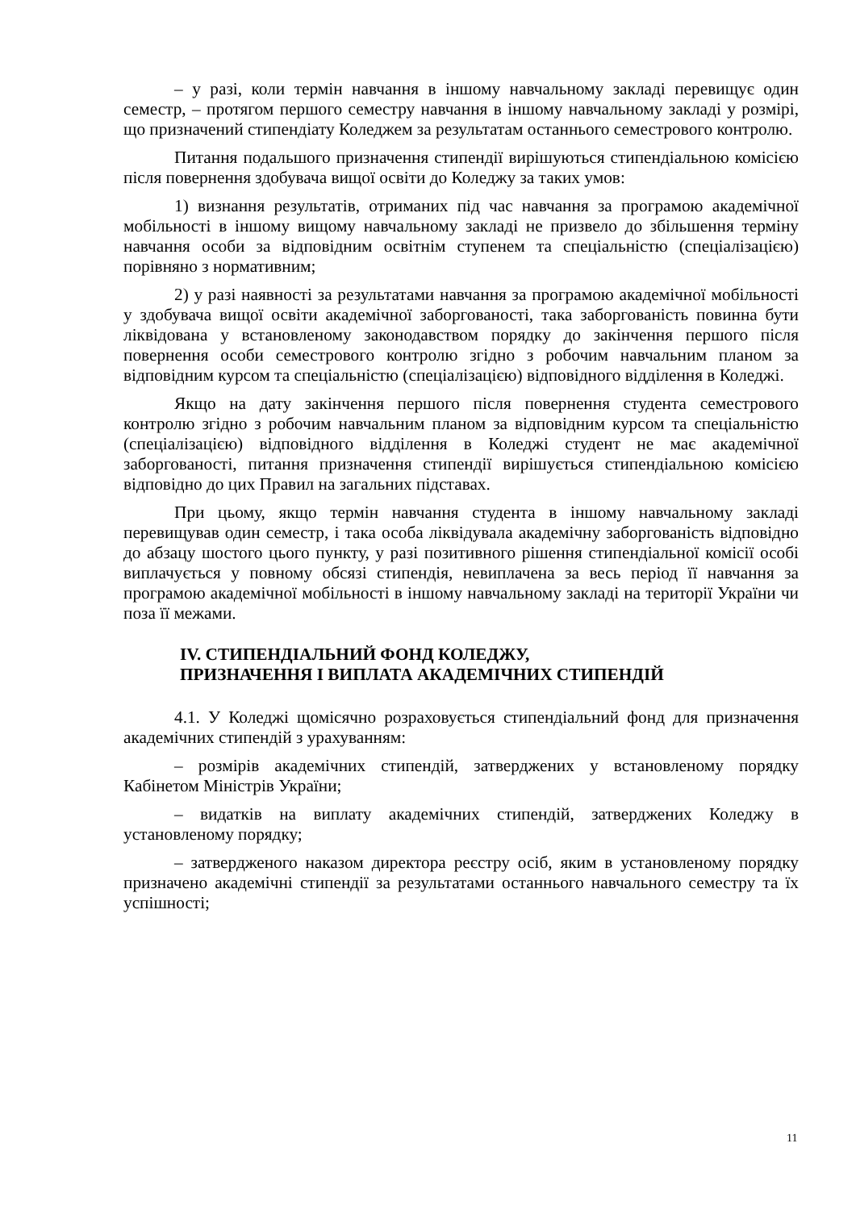– у разі, коли термін навчання в іншому навчальному закладі перевищує один семестр, – протягом першого семестру навчання в іншому навчальному закладі у розмірі, що призначений стипендіату Коледжем за результатам останнього семестрового контролю.
Питання подальшого призначення стипендії вирішуються стипендіальною комісією після повернення здобувача вищої освіти до Коледжу за таких умов:
1) визнання результатів, отриманих під час навчання за програмою академічної мобільності в іншому вищому навчальному закладі не призвело до збільшення терміну навчання особи за відповідним освітнім ступенем та спеціальністю (спеціалізацією) порівняно з нормативним;
2) у разі наявності за результатами навчання за програмою академічної мобільності у здобувача вищої освіти академічної заборгованості, така заборгованість повинна бути ліквідована у встановленому законодавством порядку до закінчення першого після повернення особи семестрового контролю згідно з робочим навчальним планом за відповідним курсом та спеціальністю (спеціалізацією) відповідного відділення в Коледжі.
Якщо на дату закінчення першого після повернення студента семестрового контролю згідно з робочим навчальним планом за відповідним курсом та спеціальністю (спеціалізацією) відповідного відділення в Коледжі студент не має академічної заборгованості, питання призначення стипендії вирішується стипендіальною комісією відповідно до цих Правил на загальних підставах.
При цьому, якщо термін навчання студента в іншому навчальному закладі перевищував один семестр, і така особа ліквідувала академічну заборгованість відповідно до абзацу шостого цього пункту, у разі позитивного рішення стипендіальної комісії особі виплачується у повному обсязі стипендія, невиплачена за весь період її навчання за програмою академічної мобільності в іншому навчальному закладі на території України чи поза її межами.
IV. СТИПЕНДІАЛЬНИЙ ФОНД КОЛЕДЖУ,
ПРИЗНАЧЕННЯ І ВИПЛАТА АКАДЕМІЧНИХ СТИПЕНДІЙ
4.1. У Коледжі щомісячно розраховується стипендіальний фонд для призначення академічних стипендій з урахуванням:
– розмірів академічних стипендій, затверджених у встановленому порядку Кабінетом Міністрів України;
– видатків на виплату академічних стипендій, затверджених Коледжу в установленому порядку;
– затвердженого наказом директора реєстру осіб, яким в установленому порядку призначено академічні стипендії за результатами останнього навчального семестру та їх успішності;
11